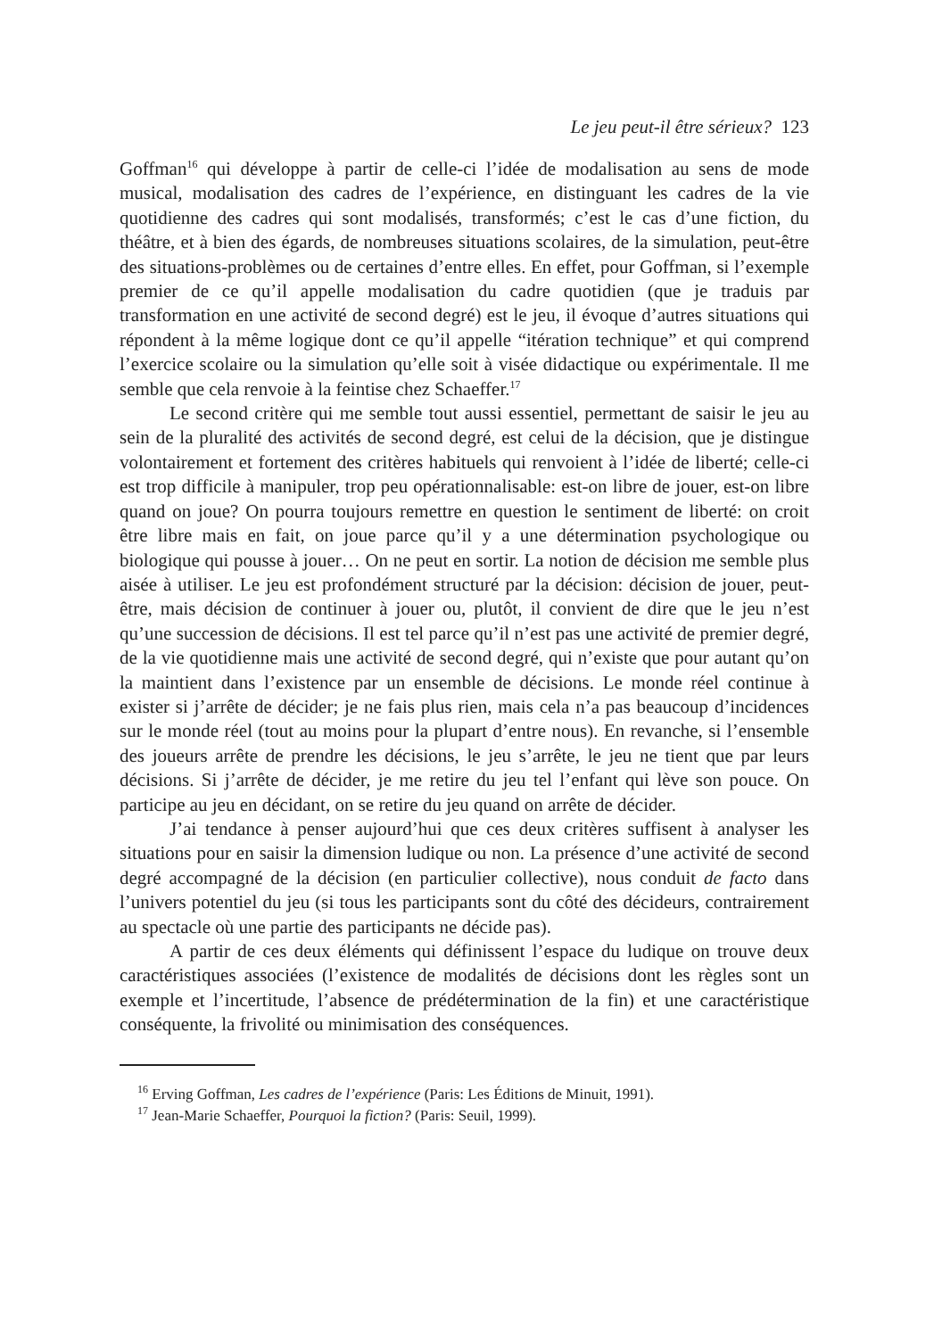Le jeu peut-il être sérieux? 123
Goffman<sup>16</sup> qui développe à partir de celle-ci l’idée de modalisation au sens de mode musical, modalisation des cadres de l’expérience, en distinguant les cadres de la vie quotidienne des cadres qui sont modalisés, transformés; c’est le cas d’une fiction, du théâtre, et à bien des égards, de nombreuses situations scolaires, de la simulation, peut-être des situations-problèmes ou de certaines d’entre elles. En effet, pour Goffman, si l’exemple premier de ce qu’il appelle modalisation du cadre quotidien (que je traduis par transformation en une activité de second degré) est le jeu, il évoque d’autres situations qui répondent à la même logique dont ce qu’il appelle “itération technique” et qui comprend l’exercice scolaire ou la simulation qu’elle soit à visée didactique ou expérimentale. Il me semble que cela renvoie à la feintise chez Schaeffer.<sup>17</sup>
Le second critère qui me semble tout aussi essentiel, permettant de saisir le jeu au sein de la pluralité des activités de second degré, est celui de la décision, que je distingue volontairement et fortement des critères habituels qui renvoient à l’idée de liberté; celle-ci est trop difficile à manipuler, trop peu opérationnalisable: est-on libre de jouer, est-on libre quand on joue? On pourra toujours remettre en question le sentiment de liberté: on croit être libre mais en fait, on joue parce qu’il y a une détermination psychologique ou biologique qui pousse à jouer… On ne peut en sortir. La notion de décision me semble plus aisée à utiliser. Le jeu est profondément structuré par la décision: décision de jouer, peut-être, mais décision de continuer à jouer ou, plutôt, il convient de dire que le jeu n’est qu’une succession de décisions. Il est tel parce qu’il n’est pas une activité de premier degré, de la vie quotidienne mais une activité de second degré, qui n’existe que pour autant qu’on la maintient dans l’existence par un ensemble de décisions. Le monde réel continue à exister si j’arrête de décider; je ne fais plus rien, mais cela n’a pas beaucoup d’incidences sur le monde réel (tout au moins pour la plupart d’entre nous). En revanche, si l’ensemble des joueurs arrête de prendre les décisions, le jeu s’arrête, le jeu ne tient que par leurs décisions. Si j’arrête de décider, je me retire du jeu tel l’enfant qui lève son pouce. On participe au jeu en décidant, on se retire du jeu quand on arrête de décider.
J’ai tendance à penser aujourd’hui que ces deux critères suffisent à analyser les situations pour en saisir la dimension ludique ou non. La présence d’une activité de second degré accompagné de la décision (en particulier collective), nous conduit de facto dans l’univers potentiel du jeu (si tous les participants sont du côté des décideurs, contrairement au spectacle où une partie des participants ne décide pas).
A partir de ces deux éléments qui définissent l’espace du ludique on trouve deux caractéristiques associées (l’existence de modalités de décisions dont les règles sont un exemple et l’incertitude, l’absence de prédétermination de la fin) et une caractéristique conséquente, la frivolité ou minimisation des conséquences.
<sup>16</sup> Erving Goffman, Les cadres de l’expérience (Paris: Les Éditions de Minuit, 1991).
<sup>17</sup> Jean-Marie Schaeffer, Pourquoi la fiction? (Paris: Seuil, 1999).